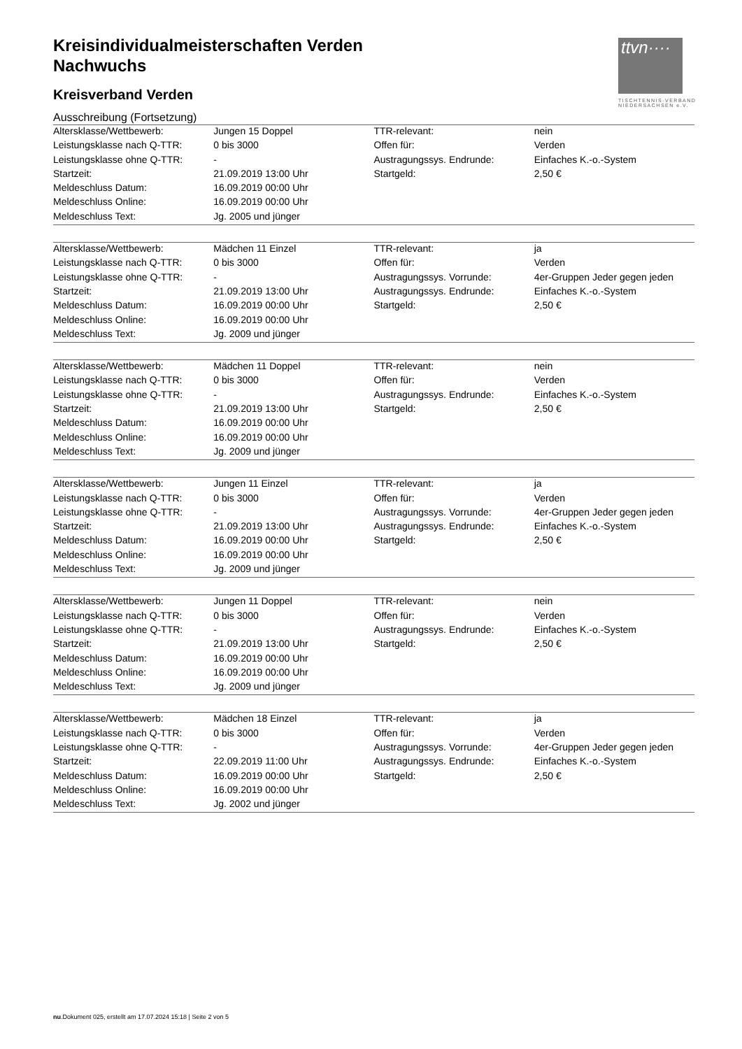ttvn····
TISCHTENNIS-VERBAND
NIEDERSACHSEN e.V.
Kreisindividualmeisterschaften Verden
Nachwuchs
Kreisverband Verden
Ausschreibung (Fortsetzung)
| Altersklasse/Wettbewerb: | Jungen 15 Doppel | TTR-relevant: | nein |
| Leistungsklasse nach Q-TTR: | 0 bis 3000 | Offen für: | Verden |
| Leistungsklasse ohne Q-TTR: | - | Austragungssys. Endrunde: | Einfaches K.-o.-System |
| Startzeit: | 21.09.2019 13:00 Uhr | Startgeld: | 2,50 € |
| Meldeschluss Datum: | 16.09.2019 00:00 Uhr | | |
| Meldeschluss Online: | 16.09.2019 00:00 Uhr | | |
| Meldeschluss Text: | Jg. 2005 und jünger | | |
| Altersklasse/Wettbewerb: | Mädchen 11 Einzel | TTR-relevant: | ja |
| Leistungsklasse nach Q-TTR: | 0 bis 3000 | Offen für: | Verden |
| Leistungsklasse ohne Q-TTR: | - | Austragungssys. Vorrunde: | 4er-Gruppen Jeder gegen jeden |
| Startzeit: | 21.09.2019 13:00 Uhr | Austragungssys. Endrunde: | Einfaches K.-o.-System |
| Meldeschluss Datum: | 16.09.2019 00:00 Uhr | Startgeld: | 2,50 € |
| Meldeschluss Online: | 16.09.2019 00:00 Uhr | | |
| Meldeschluss Text: | Jg. 2009 und jünger | | |
| Altersklasse/Wettbewerb: | Mädchen 11 Doppel | TTR-relevant: | nein |
| Leistungsklasse nach Q-TTR: | 0 bis 3000 | Offen für: | Verden |
| Leistungsklasse ohne Q-TTR: | - | Austragungssys. Endrunde: | Einfaches K.-o.-System |
| Startzeit: | 21.09.2019 13:00 Uhr | Startgeld: | 2,50 € |
| Meldeschluss Datum: | 16.09.2019 00:00 Uhr | | |
| Meldeschluss Online: | 16.09.2019 00:00 Uhr | | |
| Meldeschluss Text: | Jg. 2009 und jünger | | |
| Altersklasse/Wettbewerb: | Jungen 11 Einzel | TTR-relevant: | ja |
| Leistungsklasse nach Q-TTR: | 0 bis 3000 | Offen für: | Verden |
| Leistungsklasse ohne Q-TTR: | - | Austragungssys. Vorrunde: | 4er-Gruppen Jeder gegen jeden |
| Startzeit: | 21.09.2019 13:00 Uhr | Austragungssys. Endrunde: | Einfaches K.-o.-System |
| Meldeschluss Datum: | 16.09.2019 00:00 Uhr | Startgeld: | 2,50 € |
| Meldeschluss Online: | 16.09.2019 00:00 Uhr | | |
| Meldeschluss Text: | Jg. 2009 und jünger | | |
| Altersklasse/Wettbewerb: | Jungen 11 Doppel | TTR-relevant: | nein |
| Leistungsklasse nach Q-TTR: | 0 bis 3000 | Offen für: | Verden |
| Leistungsklasse ohne Q-TTR: | - | Austragungssys. Endrunde: | Einfaches K.-o.-System |
| Startzeit: | 21.09.2019 13:00 Uhr | Startgeld: | 2,50 € |
| Meldeschluss Datum: | 16.09.2019 00:00 Uhr | | |
| Meldeschluss Online: | 16.09.2019 00:00 Uhr | | |
| Meldeschluss Text: | Jg. 2009 und jünger | | |
| Altersklasse/Wettbewerb: | Mädchen 18 Einzel | TTR-relevant: | ja |
| Leistungsklasse nach Q-TTR: | 0 bis 3000 | Offen für: | Verden |
| Leistungsklasse ohne Q-TTR: | - | Austragungssys. Vorrunde: | 4er-Gruppen Jeder gegen jeden |
| Startzeit: | 22.09.2019 11:00 Uhr | Austragungssys. Endrunde: | Einfaches K.-o.-System |
| Meldeschluss Datum: | 16.09.2019 00:00 Uhr | Startgeld: | 2,50 € |
| Meldeschluss Online: | 16.09.2019 00:00 Uhr | | |
| Meldeschluss Text: | Jg. 2002 und jünger | | |
nu.Dokument 025, erstellt am 17.07.2024 15:18 | Seite 2 von 5